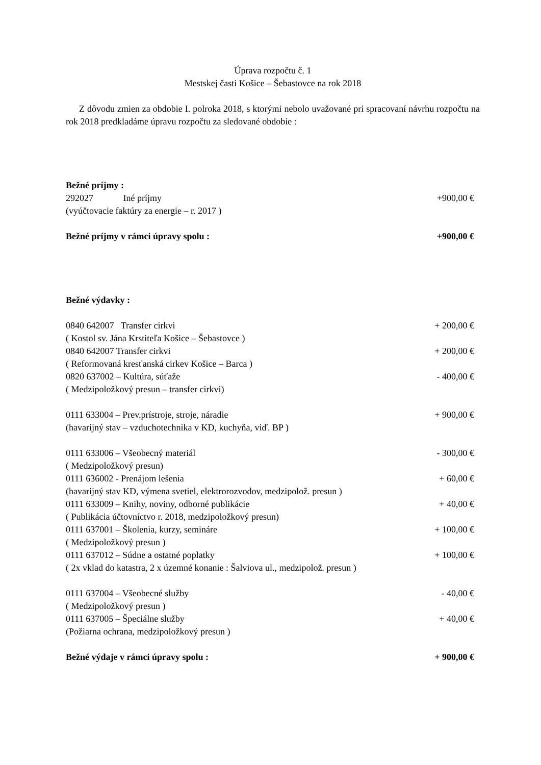Úprava rozpočtu č. 1
Mestskej časti Košice – Šebastovce na rok 2018
Z dôvodu zmien za obdobie I. polroka 2018, s ktorými nebolo uvažované pri spracovaní návrhu rozpočtu na rok 2018 predkladáme úpravu rozpočtu za sledované obdobie :
Bežné príjmy :
292027 Iné príjmy +900,00 €
(vyúčtovacie faktúry za energie – r. 2017 )
Bežné príjmy v rámci úpravy spolu : +900,00 €
Bežné výdavky :
0840 642007 Transfer cirkvi + 200,00 €
( Kostol sv. Jána Krstiteľa Košice – Šebastovce )
0840 642007 Transfer cirkvi + 200,00 €
( Reformovaná kresťanská cirkev Košice – Barca )
0820 637002 – Kultúra, súťaže - 400,00 €
( Medzipoložkový presun – transfer cirkvi)
0111 633004 – Prev.prístroje, stroje, náradie + 900,00 €
(havarijný stav – vzduchotechnika v KD, kuchyňa, viď. BP )
0111 633006 – Všeobecný materiál - 300,00 €
( Medzipoložkový presun)
0111 636002 - Prenájom lešenia + 60,00 €
(havarijný stav KD, výmena svetiel, elektrorozvodov, medzipolož. presun )
0111 633009 – Knihy, noviny, odborné publikácie + 40,00 €
( Publikácia účtovníctvo r. 2018, medzipoložkový presun)
0111 637001 – Školenia, kurzy, semináre + 100,00 €
( Medzipoložkový presun )
0111 637012 – Súdne a ostatné poplatky + 100,00 €
( 2x vklad do katastra, 2 x územné konanie : Šalviova ul., medzipolož. presun )
0111 637004 – Všeobecné služby - 40,00 €
( Medzipoložkový presun )
0111 637005 – Špeciálne služby + 40,00 €
(Požiarna ochrana, medzipoložkový presun )
Bežné výdaje v rámci úpravy spolu : + 900,00 €